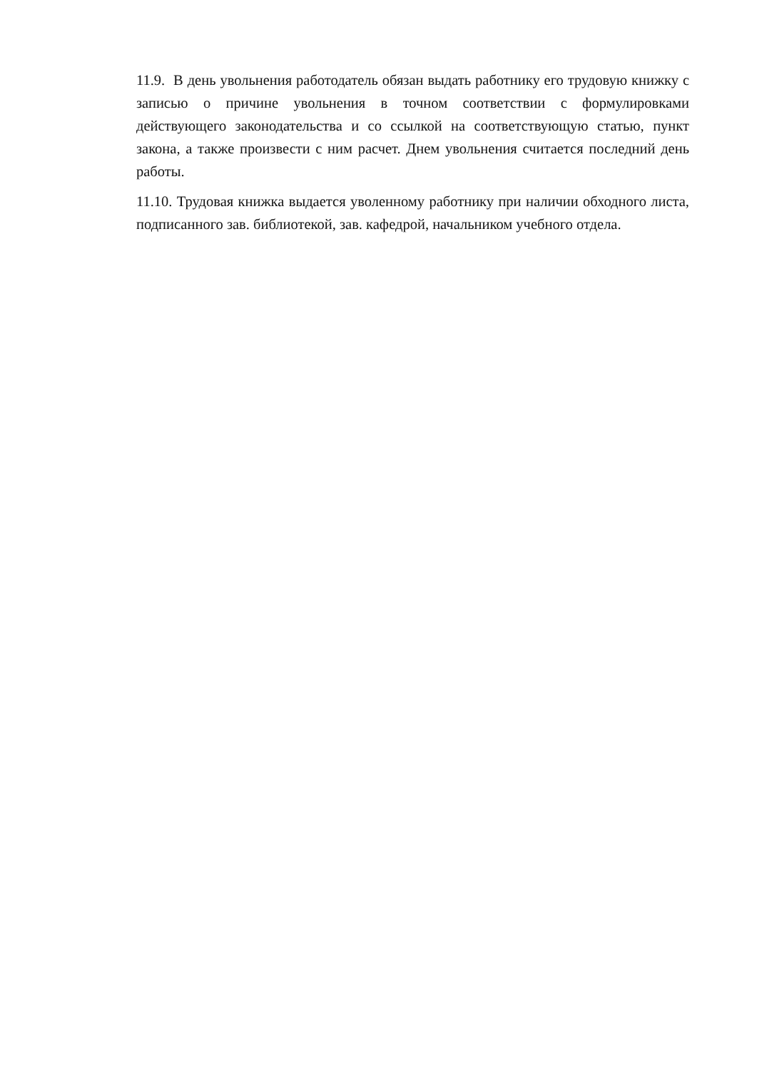11.9. В день увольнения работодатель обязан выдать работнику его трудовую книжку с записью о причине увольнения в точном соответствии с формулировками действующего законодательства и со ссылкой на соответствующую статью, пункт закона, а также произвести с ним расчет. Днем увольнения считается последний день работы.
11.10. Трудовая книжка выдается уволенному работнику при наличии обходного листа, подписанного зав. библиотекой, зав. кафедрой, начальником учебного отдела.